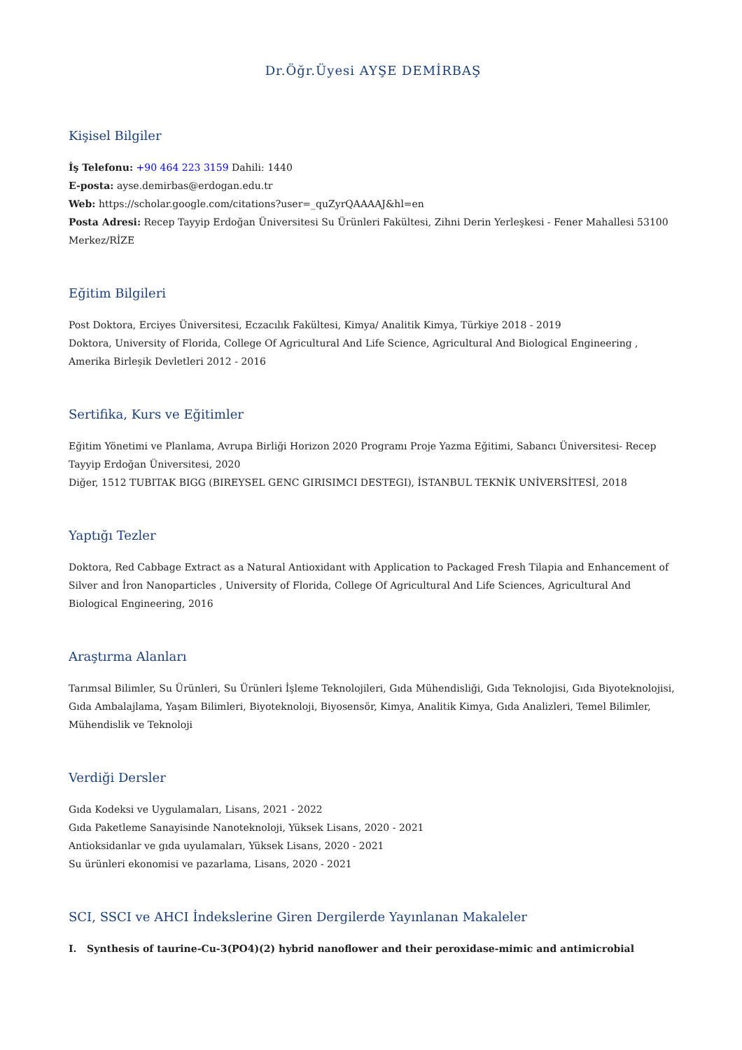Dr.Öğr.Üyesi AYŞE DEMİRBAŞ
Kişisel Bilgiler
İş Telefonu: +90 464 223 3159 Dahili: 1440
E-posta: ayse.demirbas@erdogan.edu.tr
Web: https://scholar.google.com/citations?user=_quZyrQAAAAJ&hl=en
Posta Adresi: Recep Tayyip Erdoğan Üniversitesi Su Ürünleri Fakültesi, Zihni Derin Yerleşkesi - Fener Mahallesi 53100 Merkez/RİZE
Eğitim Bilgileri
Post Doktora, Erciyes Üniversitesi, Eczacılık Fakültesi, Kimya/ Analitik Kimya, Türkiye 2018 - 2019
Doktora, University of Florida, College Of Agricultural And Life Science, Agricultural And Biological Engineering , Amerika Birleşik Devletleri 2012 - 2016
Sertifika, Kurs ve Eğitimler
Eğitim Yönetimi ve Planlama, Avrupa Birliği Horizon 2020 Programı Proje Yazma Eğitimi, Sabancı Üniversitesi- Recep Tayyip Erdoğan Üniversitesi, 2020
Diğer, 1512 TUBITAK BIGG (BIREYSEL GENC GIRISIMCI DESTEGI), İSTANBUL TEKNİK UNİVERSİTESİ, 2018
Yaptığı Tezler
Doktora, Red Cabbage Extract as a Natural Antioxidant with Application to Packaged Fresh Tilapia and Enhancement of Silver and İron Nanoparticles , University of Florida, College Of Agricultural And Life Sciences, Agricultural And Biological Engineering, 2016
Araştırma Alanları
Tarımsal Bilimler, Su Ürünleri, Su Ürünleri İşleme Teknolojileri, Gıda Mühendisliği, Gıda Teknolojisi, Gıda Biyoteknolojisi, Gıda Ambalajlama, Yaşam Bilimleri, Biyoteknoloji, Biyosensör, Kimya, Analitik Kimya, Gıda Analizleri, Temel Bilimler, Mühendislik ve Teknoloji
Verdiği Dersler
Gıda Kodeksi ve Uygulamaları, Lisans, 2021 - 2022
Gıda Paketleme Sanayisinde Nanoteknoloji, Yüksek Lisans, 2020 - 2021
Antioksidanlar ve gıda uyulamaları, Yüksek Lisans, 2020 - 2021
Su ürünleri ekonomisi ve pazarlama, Lisans, 2020 - 2021
SCI, SSCI ve AHCI İndekslerine Giren Dergilerde Yayınlanan Makaleler
I. Synthesis of taurine-Cu-3(PO4)(2) hybrid nanoflower and their peroxidase-mimic and antimicrobial